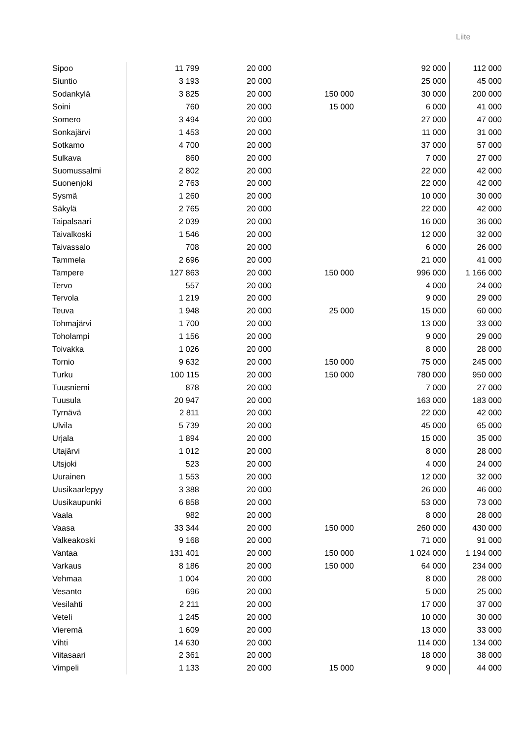Liite
| Sipoo | 11 799 | 20 000 | | 92 000 | 112 000 |
| Siuntio | 3 193 | 20 000 | | 25 000 | 45 000 |
| Sodankylä | 3 825 | 20 000 | 150 000 | 30 000 | 200 000 |
| Soini | 760 | 20 000 | 15 000 | 6 000 | 41 000 |
| Somero | 3 494 | 20 000 | | 27 000 | 47 000 |
| Sonkajärvi | 1 453 | 20 000 | | 11 000 | 31 000 |
| Sotkamo | 4 700 | 20 000 | | 37 000 | 57 000 |
| Sulkava | 860 | 20 000 | | 7 000 | 27 000 |
| Suomussalmi | 2 802 | 20 000 | | 22 000 | 42 000 |
| Suonenjoki | 2 763 | 20 000 | | 22 000 | 42 000 |
| Sysmä | 1 260 | 20 000 | | 10 000 | 30 000 |
| Säkylä | 2 765 | 20 000 | | 22 000 | 42 000 |
| Taipalsaari | 2 039 | 20 000 | | 16 000 | 36 000 |
| Taivalkoski | 1 546 | 20 000 | | 12 000 | 32 000 |
| Taivassalo | 708 | 20 000 | | 6 000 | 26 000 |
| Tammela | 2 696 | 20 000 | | 21 000 | 41 000 |
| Tampere | 127 863 | 20 000 | 150 000 | 996 000 | 1 166 000 |
| Tervo | 557 | 20 000 | | 4 000 | 24 000 |
| Tervola | 1 219 | 20 000 | | 9 000 | 29 000 |
| Teuva | 1 948 | 20 000 | 25 000 | 15 000 | 60 000 |
| Tohmajärvi | 1 700 | 20 000 | | 13 000 | 33 000 |
| Toholampi | 1 156 | 20 000 | | 9 000 | 29 000 |
| Toivakka | 1 026 | 20 000 | | 8 000 | 28 000 |
| Tornio | 9 632 | 20 000 | 150 000 | 75 000 | 245 000 |
| Turku | 100 115 | 20 000 | 150 000 | 780 000 | 950 000 |
| Tuusniemi | 878 | 20 000 | | 7 000 | 27 000 |
| Tuusula | 20 947 | 20 000 | | 163 000 | 183 000 |
| Tyrnävä | 2 811 | 20 000 | | 22 000 | 42 000 |
| Ulvila | 5 739 | 20 000 | | 45 000 | 65 000 |
| Urjala | 1 894 | 20 000 | | 15 000 | 35 000 |
| Utajärvi | 1 012 | 20 000 | | 8 000 | 28 000 |
| Utsjoki | 523 | 20 000 | | 4 000 | 24 000 |
| Uurainen | 1 553 | 20 000 | | 12 000 | 32 000 |
| Uusikaarlepyy | 3 388 | 20 000 | | 26 000 | 46 000 |
| Uusikaupunki | 6 858 | 20 000 | | 53 000 | 73 000 |
| Vaala | 982 | 20 000 | | 8 000 | 28 000 |
| Vaasa | 33 344 | 20 000 | 150 000 | 260 000 | 430 000 |
| Valkeakoski | 9 168 | 20 000 | | 71 000 | 91 000 |
| Vantaa | 131 401 | 20 000 | 150 000 | 1 024 000 | 1 194 000 |
| Varkaus | 8 186 | 20 000 | 150 000 | 64 000 | 234 000 |
| Vehmaa | 1 004 | 20 000 | | 8 000 | 28 000 |
| Vesanto | 696 | 20 000 | | 5 000 | 25 000 |
| Vesilahti | 2 211 | 20 000 | | 17 000 | 37 000 |
| Veteli | 1 245 | 20 000 | | 10 000 | 30 000 |
| Vieremä | 1 609 | 20 000 | | 13 000 | 33 000 |
| Vihti | 14 630 | 20 000 | | 114 000 | 134 000 |
| Viitasaari | 2 361 | 20 000 | | 18 000 | 38 000 |
| Vimpeli | 1 133 | 20 000 | 15 000 | 9 000 | 44 000 |